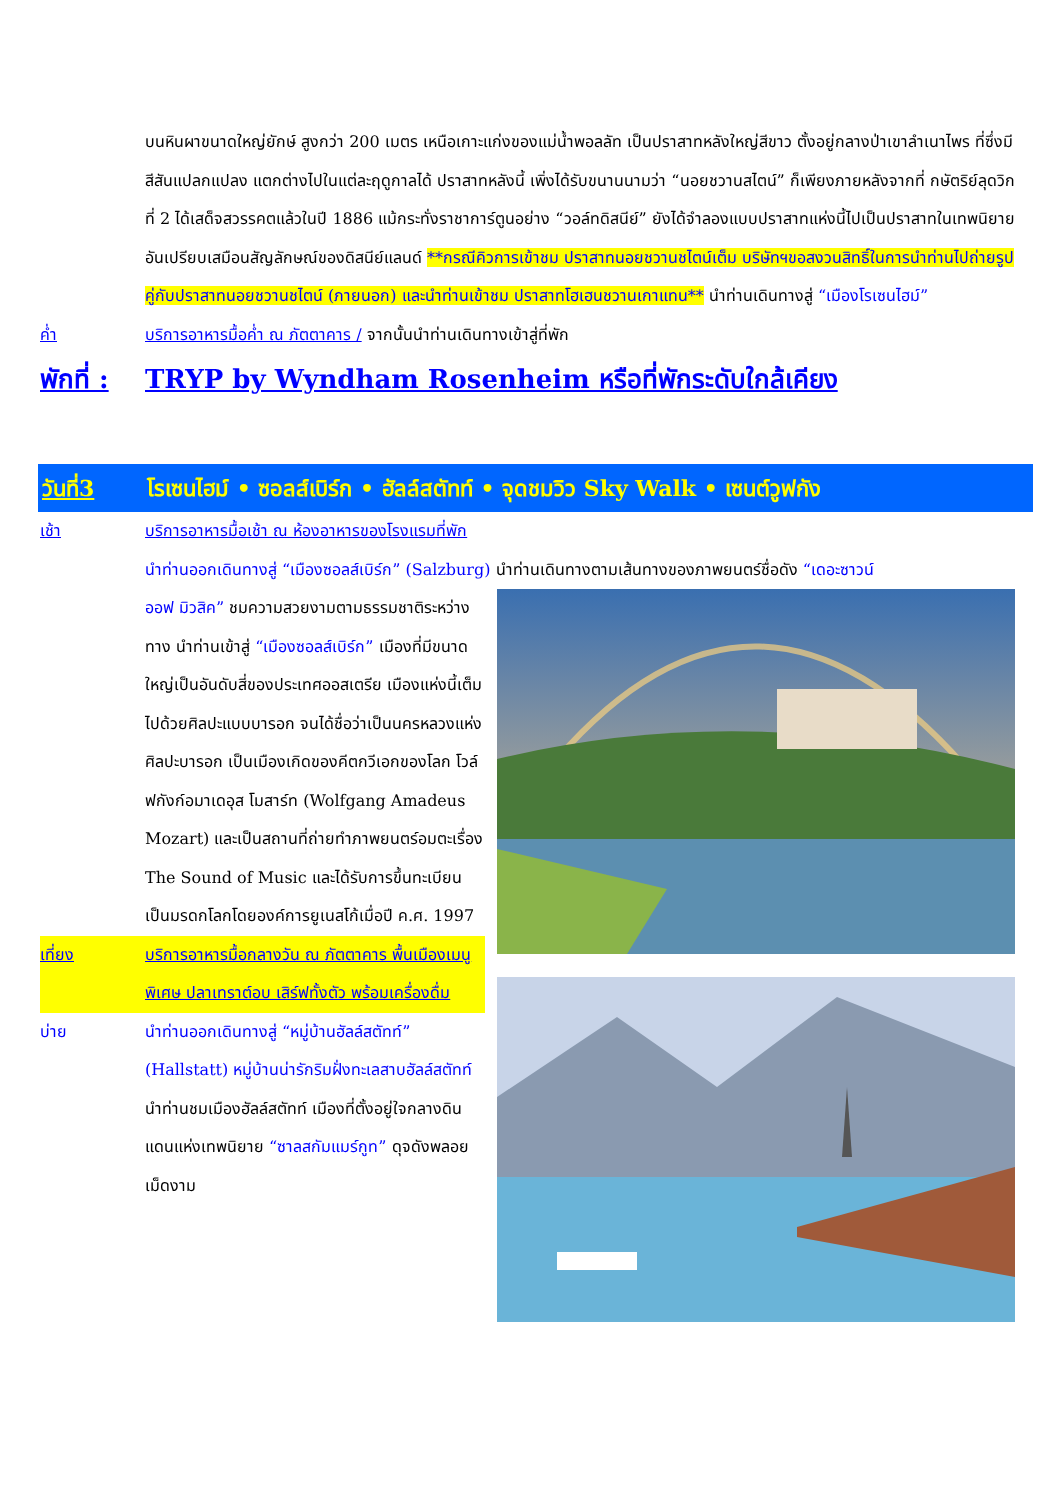บนหินผาขนาดใหญ่ยักษ์ สูงกว่า 200 เมตร เหนือเกาะแก่งของแม่น้ำพอลลัท เป็นปราสาทหลังใหญ่สีขาว ตั้งอยู่กลางป่าเขาลำเนาไพร ที่ซึ่งมีสีสันแปลกแปลง แตกต่างไปในแต่ละฤดูกาลได้ ปราสาทหลังนี้ เพิ่งได้รับขนานนามว่า “นอยชวานสไตน์” ก็เพียงภายหลังจากที่ กษัตริย์ลุดวิกที่ 2 ได้เสด็จสวรรคตแล้วในปี 1886 แม้กระทั่งราชาการ์ตูนอย่าง “วอล์ทดิสนีย์” ยังได้จำลองแบบปราสาทแห่งนี้ไปเป็นปราสาทในเทพนิยาย อันเปรียบเสมือนสัญลักษณ์ของดิสนีย์แลนด์ **กรณีคิวการเข้าชม ปราสาทนอยชวานชไตน์เต็ม บริษัทฯขอสงวนสิทธิ์ในการนำท่านไปถ่ายรูปคู่กับปราสาทนอยชวานชไตน์ (ภายนอก) และนำท่านเข้าชม ปราสาทโฮเฮนชวานเกาแทน** นำท่านเดินทางสู่ “เมืองโรเซนไฮม์”
ค่ำ บริการอาหารมื้อค่ำ ณ ภัตตาคาร / จากนั้นนำท่านเดินทางเข้าสู่ที่พัก
พักที่ :
TRYP by Wyndham Rosenheim หรือที่พักระดับใกล้เคียง
วันที่3 โรเซนไฮม์ • ซอลส์เบิร์ก • ฮัลล์สตัทท์ • จุดชมวิว Sky Walk • เซนต์วูฟกัง
เช้า บริการอาหารมื้อเช้า ณ ห้องอาหารของโรงแรมที่พัก
นำท่านออกเดินทางสู่ “เมืองซอลส์เบิร์ก” (Salzburg) นำท่านเดินทางตามเส้นทางของภาพยนตร์ชื่อดัง “เดอะซาวน์
ออฟ มิวสิค” ชมความสวยงามตามธรรมชาติระหว่างทาง นำท่านเข้าสู่ “เมืองซอลส์เบิร์ก” เมืองที่มีขนาดใหญ่เป็นอันดับสี่ของประเทศออสเตรีย เมืองแห่งนี้เต็มไปด้วยศิลปะแบบบารอก จนได้ชื่อว่าเป็นนครหลวงแห่งศิลปะบารอก เป็นเมืองเกิดของคีตกวีเอกของโลก โวล์ฟกังก์อมาเดอุส โมสาร์ท (Wolfgang Amadeus Mozart) และเป็นสถานที่ถ่ายทำภาพยนตร์อมตะเรื่อง The Sound of Music และได้รับการขึ้นทะเบียนเป็นมรดกโลกโดยองค์การยูเนสโก้เมื่อปี ค.ศ. 1997
เที่ยง บริการอาหารมื้อกลางวัน ณ ภัตตาคาร พื้นเมืองเมนูพิเศษ ปลาเทราต์อบ เสิร์ฟทั้งตัว พร้อมเครื่องดื่ม
บ่าย นำท่านออกเดินทางสู่ “หมู่บ้านฮัลล์สตัทท์” (Hallstatt) หมู่บ้านน่ารักริมฝั่งทะเลสาบฮัลล์สตัทท์ นำท่านชมเมืองฮัลล์สตัทท์ เมืองที่ตั้งอยู่ใจกลางดินแดนแห่งเทพนิยาย “ซาลสกัมแมร์กูท” ดุจดังพลอยเม็ดงาม